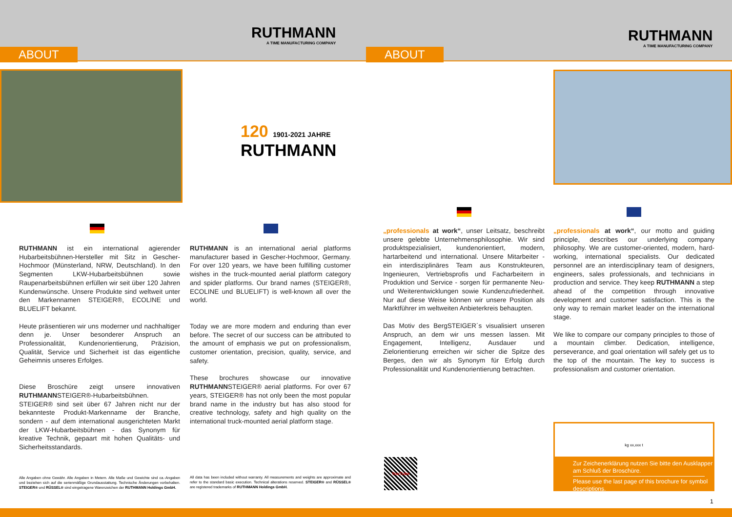ABOUT ABOUT
RUTHMANN
A TIME MANUFACTURING COMPANY
RUTHMANN
A TIME MANUFACTURING COMPANY
120 1901-2021 JAHRE
RUTHMANN
RUTHMANN ist ein international agierender Hubarbeitsbühnen-Hersteller mit Sitz in Gescher-Hochmoor (Münsterland, NRW, Deutschland). In den Segmenten LKW-Hubarbeitsbühnen sowie Raupenarbeitsbühnen erfüllen wir seit über 120 Jahren Kundenwünsche. Unsere Produkte sind weltweit unter den Markennamen STEIGER®, ECOLINE und BLUELIFT bekannt.
Heute präsentieren wir uns moderner und nachhaltiger denn je. Unser besonderer Anspruch an Professionalität, Kundenorientierung, Präzision, Qualität, Service und Sicherheit ist das eigentliche Geheimnis unseres Erfolges.
Diese Broschüre zeigt unsere innovativen RUTHMANNSTEIGER®-Hubarbeitsbühnen. STEIGER® sind seit über 67 Jahren nicht nur der bekannteste Produkt-Markenname der Branche, sondern - auf dem international ausgerichteten Markt der LKW-Hubarbeitsbühnen - das Synonym für kreative Technik, gepaart mit hohen Qualitäts- und Sicherheitsstandards.
RUTHMANN is an international aerial platforms manufacturer based in Gescher-Hochmoor, Germany. For over 120 years, we have been fulfilling customer wishes in the truck-mounted aerial platform category and spider platforms. Our brand names (STEIGER®, ECOLINE und BLUELIFT) is well-known all over the world.
Today we are more modern and enduring than ever before. The secret of our success can be attributed to the amount of emphasis we put on professionalism, customer orientation, precision, quality, service, and safety.
These brochures showcase our innovative RUTHMANNSTEIGER® aerial platforms. For over 67 years, STEIGER® has not only been the most popular brand name in the industry but has also stood for creative technology, safety and high quality on the international truck-mounted aerial platform stage.
„professionals at work“, unser Leitsatz, beschreibt unsere gelebte Unternehmensphilosophie. Wir sind produktspezialisiert, kundenorientiert, modern, hartarbeitend und international. Unsere Mitarbeiter - ein interdisziplinäres Team aus Konstrukteuren, Ingenieuren, Vertriebsprofis und Facharbeitern in Produktion und Service - sorgen für permanente Neu- und Weiterentwicklungen sowie Kundenzufriedenheit. Nur auf diese Weise können wir unsere Position als Marktführer im weltweiten Anbieterkreis behaupten.
Das Motiv des BergSTEIGER´s visualisiert unseren Anspruch, an dem wir uns messen lassen. Mit Engagement, Intelligenz, Ausdauer und Zielorientierung erreichen wir sicher die Spitze des Berges, den wir als Synonym für Erfolg durch Professionalität und Kundenorientierung betrachten.
„professionals at work“, our motto and guiding principle, describes our underlying company philosophy. We are customer-oriented, modern, hard-working, international specialists. Our dedicated personnel are an interdisciplinary team of designers, engineers, sales professionals, and technicians in production and service. They keep RUTHMANN a step ahead of the competition through innovative development and customer satisfaction. This is the only way to remain market leader on the international stage.
We like to compare our company principles to those of a mountain climber. Dedication, intelligence, perseverance, and goal orientation will safely get us to the top of the mountain. The key to success is professionalism and customer orientation.
Alle Angaben ohne Gewähr. Alle Angaben in Metern. Alle Maße und Gewichte sind ca.-Angaben und beziehen sich auf die serienmäßige Grundausstattung. Technische Änderungen vorbehalten. STEIGER® und RÜSSEL® sind eingetragene Warenzeichen der RUTHMANN Holdings GmbH.
All data has been included without warranty. All measurements and weights are approximate and refer to the standard basic execution. Technical alterations reserved. STEIGER® and RÜSSEL® are registered trademarks of RUTHMANN Holdings GmbH.
YouTube
kg xx,xxx t
Zur Zeichenerklärung nutzen Sie bitte den Ausklapper am Schluß der Broschüre.
Please use the last page of this brochure for symbol descriptions.
1